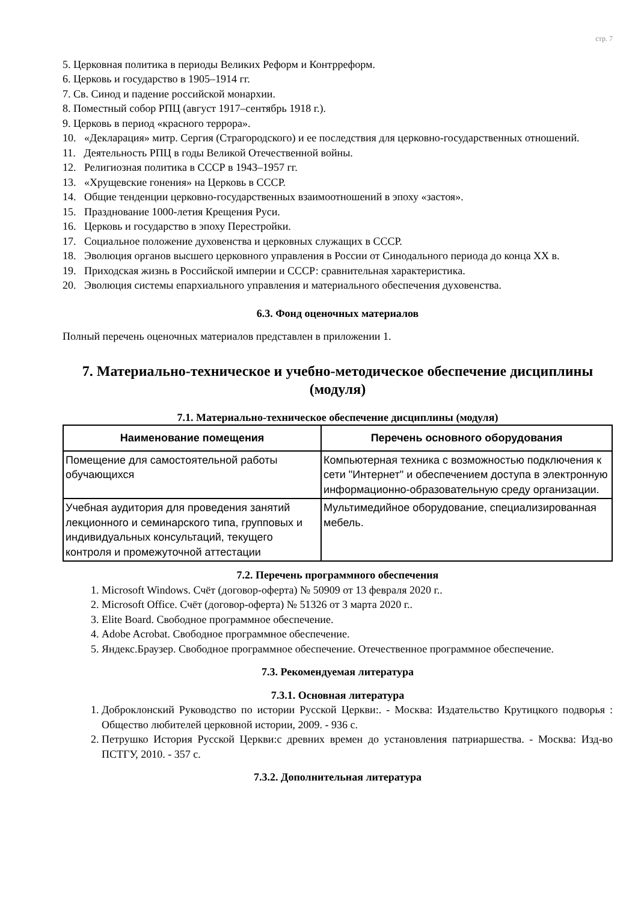стр. 7
5. Церковная политика в периоды Великих Реформ и Контрреформ.
6. Церковь и государство в 1905–1914 гг.
7. Св. Синод и падение российской монархии.
8. Поместный собор РПЦ (август 1917–сентябрь 1918 г.).
9. Церковь в период «красного террора».
10. «Декларация» митр. Сергия (Страгородского) и ее последствия для церковно-государственных отношений.
11. Деятельность РПЦ в годы Великой Отечественной войны.
12. Религиозная политика в СССР в 1943–1957 гг.
13. «Хрущевские гонения» на Церковь в СССР.
14. Общие тенденции церковно-государственных взаимоотношений в эпоху «застоя».
15. Празднование 1000-летия Крещения Руси.
16. Церковь и государство в эпоху Перестройки.
17. Социальное положение духовенства и церковных служащих в СССР.
18. Эволюция органов высшего церковного управления в России от Синодального периода до конца XX в.
19. Приходская жизнь в Российской империи и СССР: сравнительная характеристика.
20. Эволюция системы епархиального управления и материального обеспечения духовенства.
6.3. Фонд оценочных материалов
Полный перечень оценочных материалов представлен в приложении 1.
7. Материально-техническое и учебно-методическое обеспечение дисциплины (модуля)
7.1. Материально-техническое обеспечение дисциплины (модуля)
| Наименование помещения | Перечень основного оборудования |
| --- | --- |
| Помещение для самостоятельной работы обучающихся | Компьютерная техника с возможностью подключения к сети "Интернет" и обеспечением доступа в электронную информационно-образовательную среду организации. |
| Учебная аудитория для проведения занятий лекционного и семинарского типа, групповых и индивидуальных консультаций, текущего контроля и промежуточной аттестации | Мультимедийное оборудование, специализированная мебель. |
7.2. Перечень программного обеспечения
1. Microsoft Windows. Счёт (договор-оферта) № 50909 от 13 февраля 2020 г..
2. Microsoft Office. Счёт (договор-оферта) № 51326 от 3 марта 2020 г..
3. Elite Board. Свободное программное обеспечение.
4. Adobe Acrobat. Свободное программное обеспечение.
5. Яндекс.Браузер. Свободное программное обеспечение. Отечественное программное обеспечение.
7.3. Рекомендуемая литература
7.3.1. Основная литература
1. Доброклонский Руководство по истории Русской Церкви:. - Москва: Издательство Крутицкого подворья : Общество любителей церковной истории, 2009. - 936 с.
2. Петрушко История Русской Церкви:с древних времен до установления патриаршества. - Москва: Изд-во ПСТГУ, 2010. - 357 с.
7.3.2. Дополнительная литература